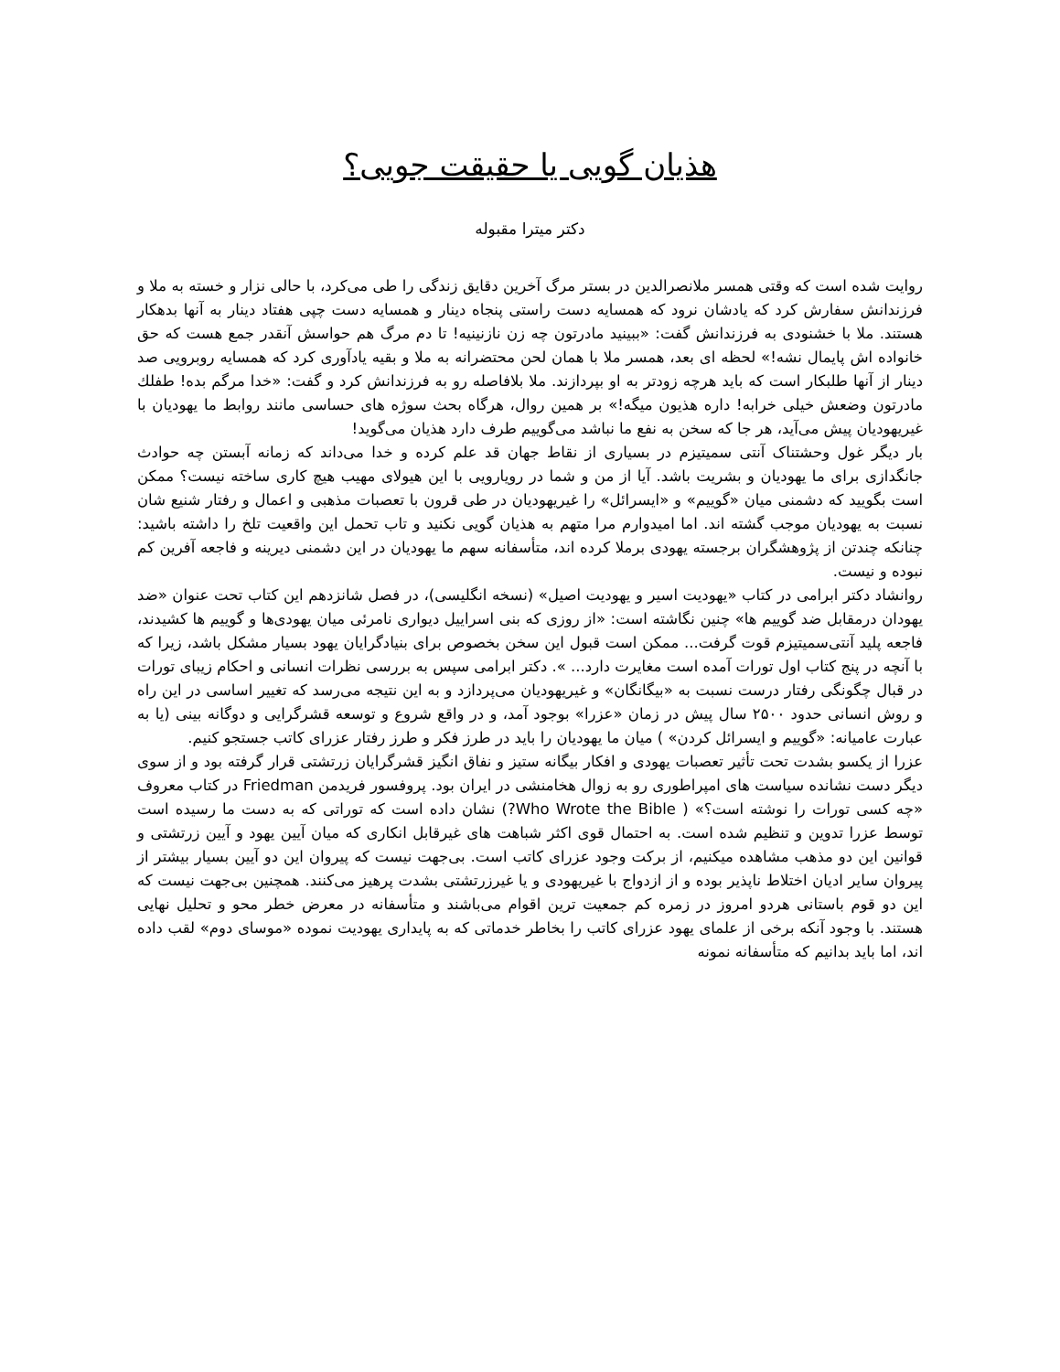هذیان گویی یا حقیقت جویی؟
دکتر میترا مقبوله
روایت شده است که وقتی همسر ملانصرالدین در بستر مرگ آخرین دقایق زندگی را طی می‌کرد، با حالی نزار و خسته به ملا و فرزندانش سفارش کرد که یادشان نرود که همسایه دست راستی پنجاه دینار و همسایه دست چپی هفتاد دینار به آنها بدهکار هستند. ملا با خشنودی به فرزندانش گفت: «ببینید مادرتون چه زن نازنینیه! تا دم مرگ هم حواسش آنقدر جمع هست که حق خانواده اش پایمال نشه!» لحظه ای بعد، همسر ملا با همان لحن محتضرانه به ملا و بقیه یادآوری کرد که همسایه روبرویی صد دینار از آنها طلبکار است که باید هرچه زودتر به او بپردازند. ملا بلافاصله رو به فرزندانش کرد و گفت: «خدا مرگم بده! طفلك مادرتون وضعش خیلی خرابه! داره هذیون میگه!» بر همین روال، هرگاه بحث سوژه های حساسی مانند روابط ما یهودیان با غیریهودیان پیش می‌آید، هر جا که سخن به نفع ما نباشد می‌گوییم طرف دارد هذیان می‌گوید!
بار دیگر غول وحشتناک آنتی سمیتیزم در بسیاری از نقاط جهان قد علم کرده و خدا می‌داند که زمانه آبستن چه حوادث جانگدازی برای ما یهودیان و بشریت باشد. آیا از من و شما در رویارویی با این هیولای مهیب هیچ کاری ساخته نیست؟ ممکن است بگویید که دشمنی میان «گوییم» و «ایسرائل» را غیریهودیان در طی قرون با تعصبات مذهبی و اعمال و رفتار شنیع شان نسبت به یهودیان موجب گشته اند. اما امیدوارم مرا متهم به هذیان گویی نکنید و تاب تحمل این واقعیت تلخ را داشته باشید: چنانکه چندتن از پژوهشگران برجسته یهودی برملا کرده اند، متأسفانه سهم ما یهودیان در این دشمنی دیرینه و فاجعه آفرین کم نبوده و نیست.
روانشاد دکتر ابرامی در کتاب «یهودیت اسیر و یهودیت اصیل» (نسخه انگلیسی)، در فصل شانزدهم این کتاب تحت عنوان «ضد یهودان درمقابل ضد گوییم ها» چنین نگاشته است: «از روزی که بنی اسراییل دیواری نامرئی میان یهودی‌ها و گوییم ها کشیدند، فاجعه پلید آنتی‌سمیتیزم قوت گرفت... ممکن است قبول این سخن بخصوص برای بنیادگرایان یهود بسیار مشکل باشد، زیرا که با آنچه در پنج کتاب اول تورات آمده است مغایرت دارد... ». دکتر ابرامی سپس به بررسی نظرات انسانی و احکام زیبای تورات در قبال چگونگی رفتار درست نسبت به «بیگانگان» و غیریهودیان می‌پردازد و به این نتیجه می‌رسد که تغییر اساسی در این راه و روش انسانی حدود ۲۵۰۰ سال پیش در زمان «عزرا» بوجود آمد، و در واقع شروع و توسعه قشرگرایی و دوگانه بینی (یا به عبارت عامیانه: «گوییم و ایسرائل کردن» ) میان ما یهودیان را باید در طرز فکر و طرز رفتار عزرای کاتب جستجو کنیم.
عزرا از یکسو بشدت تحت تأثیر تعصبات یهودی و افکار بیگانه ستیز و نفاق انگیز قشرگرایان زرتشتی قرار گرفته بود و از سوی دیگر دست نشانده سیاست های امپراطوری رو به زوال هخامنشی در ایران بود. پروفسور فریدمن Friedman در کتاب معروف «چه کسی تورات را نوشته است؟» ( Who Wrote the Bible?) نشان داده است که توراتی که به دست ما رسیده است توسط عزرا تدوین و تنظیم شده است. به احتمال قوی اکثر شباهت های غیرقابل انکاری که میان آیین یهود و آیین زرتشتی و قوانین این دو مذهب مشاهده میکنیم، از برکت وجود عزرای کاتب است. بی‌جهت نیست که پیروان این دو آیین بسیار بیشتر از پیروان سایر ادیان اختلاط ناپذیر بوده و از ازدواج با غیریهودی و یا غیرزرتشتی بشدت پرهیز می‌کنند. همچنین بی‌جهت نیست که این دو قوم باستانی هردو امروز در زمره کم جمعیت ترین اقوام می‌باشند و متأسفانه در معرض خطر محو و تحلیل نهایی هستند. با وجود آنکه برخی از علمای یهود عزرای کاتب را بخاطر خدماتی که به پایداری یهودیت نموده «موسای دوم» لقب داده اند، اما باید بدانیم که متأسفانه نمونه